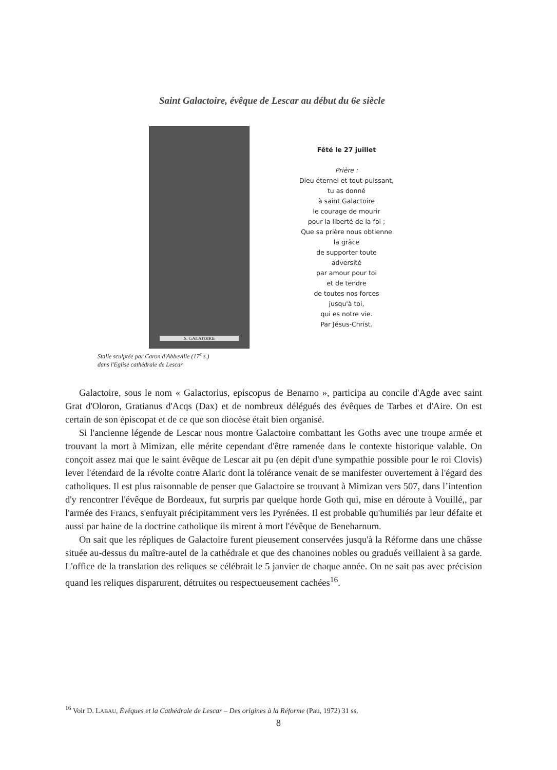Saint Galactoire, évêque de Lescar au début du 6e siècle
S. GALATOIRE
Fêté le 27 juillet
Prière :
Dieu éternel et tout-puissant,
tu as donné
à saint Galactoire
le courage de mourir
pour la liberté de la foi ;
Que sa prière nous obtienne
la grâce
de supporter toute
adversité
par amour pour toi
et de tendre
de toutes nos forces
jusqu'à toi,
qui es notre vie.
Par Jésus-Christ.
Stalle sculptée par Caron d'Abbeville (17<sup>e</sup> s.)
dans l'Eglise cathédrale de Lescar
Galactoire, sous le nom « Galactorius, episcopus de Benarno », participa au concile d'Agde avec saint Grat d'Oloron, Gratianus d'Acqs (Dax) et de nombreux délégués des évêques de Tarbes et d'Aire. On est certain de son épiscopat et de ce que son diocèse était bien organisé.
Si l'ancienne légende de Lescar nous montre Galactoire combattant les Goths avec une troupe armée et trouvant la mort à Mimizan, elle mérite cependant d'être ramenée dans le contexte historique valable. On conçoit assez mai que le saint évêque de Lescar ait pu (en dépit d'une sympathie possible pour le roi Clovis) lever l'étendard de la révolte contre Alaric dont la tolérance venait de se manifester ouvertement à l'égard des catholiques. Il est plus raisonnable de penser que Galactoire se trouvant à Mimizan vers 507, dans l’intention d'y rencontrer l'évêque de Bordeaux, fut surpris par quelque horde Goth qui, mise en déroute à Vouillé,, par l'armée des Francs, s'enfuyait précipitamment vers les Pyrénées. Il est probable qu'humiliés par leur défaite et aussi par haine de la doctrine catholique ils mirent à mort l'évêque de Beneharnum.
On sait que les répliques de Galactoire furent pieusement conservées jusqu'à la Réforme dans une châsse située au-dessus du maître-autel de la cathédrale et que des chanoines nobles ou gradués veillaient à sa garde. L'office de la translation des reliques se célébrait le 5 janvier de chaque année. On ne sait pas avec précision quand les reliques disparurent, détruites ou respectueusement cachées<sup>16</sup>.
<sup>16</sup> Voir D. LABAU, Évêques et la Cathédrale de Lescar – Des origines à la Réforme (Pau, 1972) 31 ss.
8